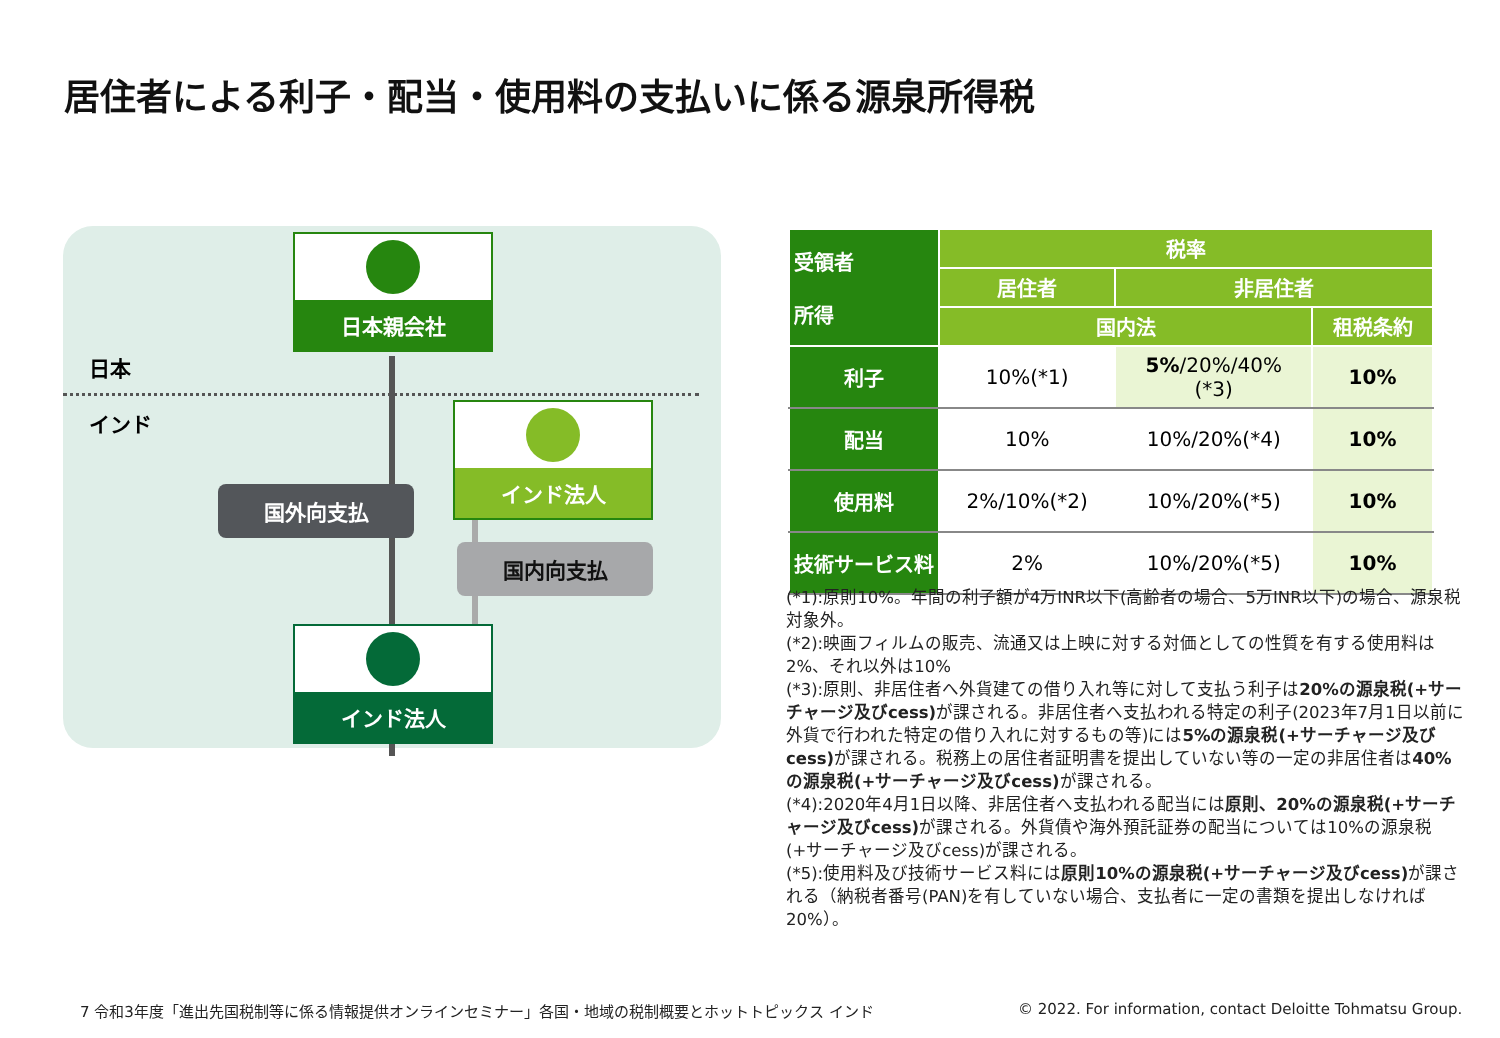居住者による利子・配当・使用料の支払いに係る源泉所得税
日本
インド
日本親会社
インド法人
国外向支払
国内向支払
インド法人
| 受領者 所得 | 税率 | | |
| --- | --- | --- | --- |
| | 居住者 | 非居住者 | |
| | 国内法 | | 租税条約 |
| 利子 | 10%(*1) | 5% /20%/40% (*3) | 10% |
| 配当 | 10% | 10%/20%(*4) | 10% |
| 使用料 | 2%/10%(*2) | 10%/20%(*5) | 10% |
| 技術サービス料 | 2% | 10%/20%(*5) | 10% |
(*1):原則10%。年間の利子額が4万INR以下(高齢者の場合、5万INR以下)の場合、源泉税対象外。
(*2):映画フィルムの販売、流通又は上映に対する対価としての性質を有する使用料は2%、それ以外は10%
(*3):原則、非居住者へ外貨建ての借り入れ等に対して支払う利子は20%の源泉税(+サーチャージ及びcess) が課される。非居住者へ支払われる特定の利子(2023年7月1日以前に外貨で行われた特定の借り入れに対するもの等)には5%の源泉税(+サーチャージ及びcess) が課される。税務上の居住者証明書を提出していない等の一定の非居住者は40%の源泉税(+サーチャージ及びcess) が課される。
(*4):2020年4月1日以降、非居住者へ支払われる配当には原則、20%の源泉税(+サーチャージ及びcess) が課される。外貨債や海外預託証券の配当については10%の源泉税(+サーチャージ及びcess)が課される。
(*5):使用料及び技術サービス料には原則10%の源泉税(+サーチャージ及びcess) が課される（納税者番号(PAN)を有していない場合、支払者に一定の書類を提出しなければ20%）。
7 令和3年度「進出先国税制等に係る情報提供オンラインセミナー」各国・地域の税制概要とホットトピックス インド
© 2022. For information, contact Deloitte Tohmatsu Group.